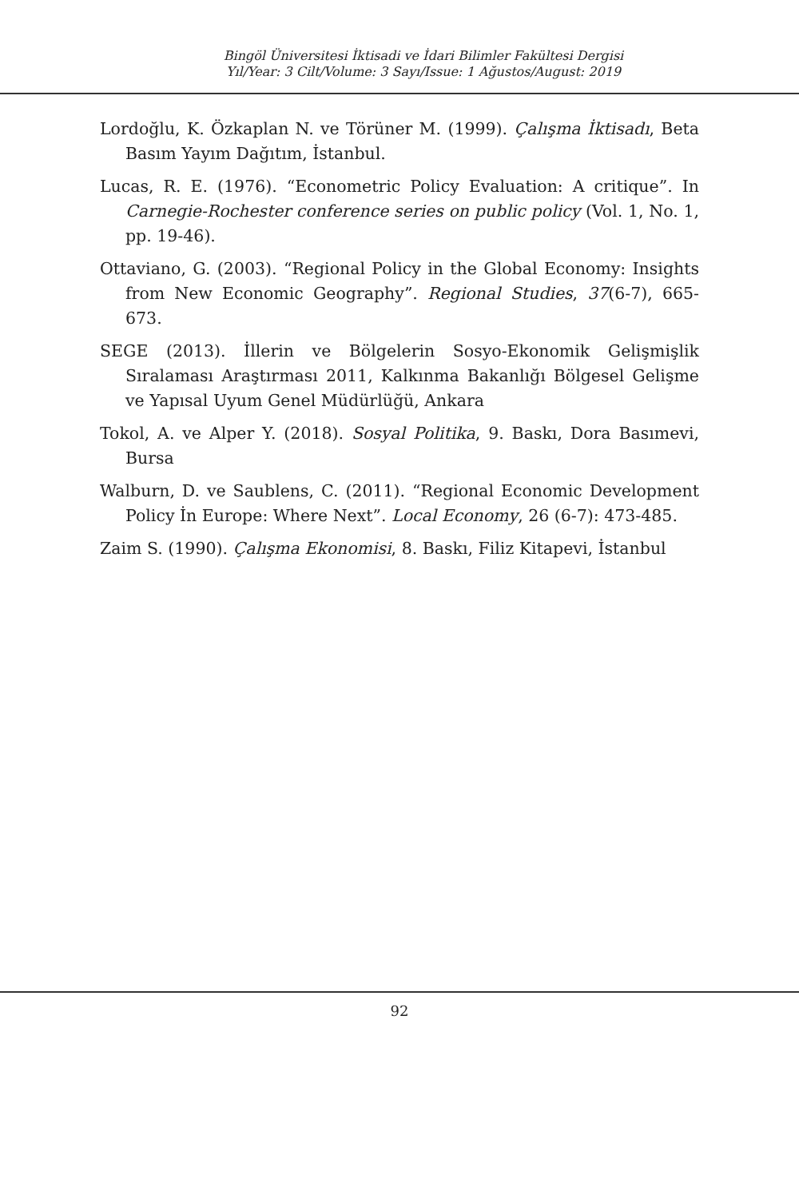Bingöl Üniversitesi İktisadi ve İdari Bilimler Fakültesi Dergisi
Yıl/Year: 3 Cilt/Volume: 3 Sayı/Issue: 1 Ağustos/August: 2019
Lordoğlu, K. Özkaplan N. ve Törüner M. (1999). Çalışma İktisadı, Beta Basım Yayım Dağıtım, İstanbul.
Lucas, R. E. (1976). “Econometric Policy Evaluation: A critique”. In Carnegie-Rochester conference series on public policy (Vol. 1, No. 1, pp. 19-46).
Ottaviano, G. (2003). “Regional Policy in the Global Economy: Insights from New Economic Geography”. Regional Studies, 37(6-7), 665-673.
SEGE (2013). İllerin ve Bölgelerin Sosyo-Ekonomik Gelişmişlik Sıralaması Araştırması 2011, Kalkınma Bakanlığı Bölgesel Gelişme ve Yapısal Uyum Genel Müdürlüğü, Ankara
Tokol, A. ve Alper Y. (2018). Sosyal Politika, 9. Baskı, Dora Basımevi, Bursa
Walburn, D. ve Saublens, C. (2011). “Regional Economic Development Policy İn Europe: Where Next”. Local Economy, 26 (6-7): 473-485.
Zaim S. (1990). Çalışma Ekonomisi, 8. Baskı, Filiz Kitapevi, İstanbul
92